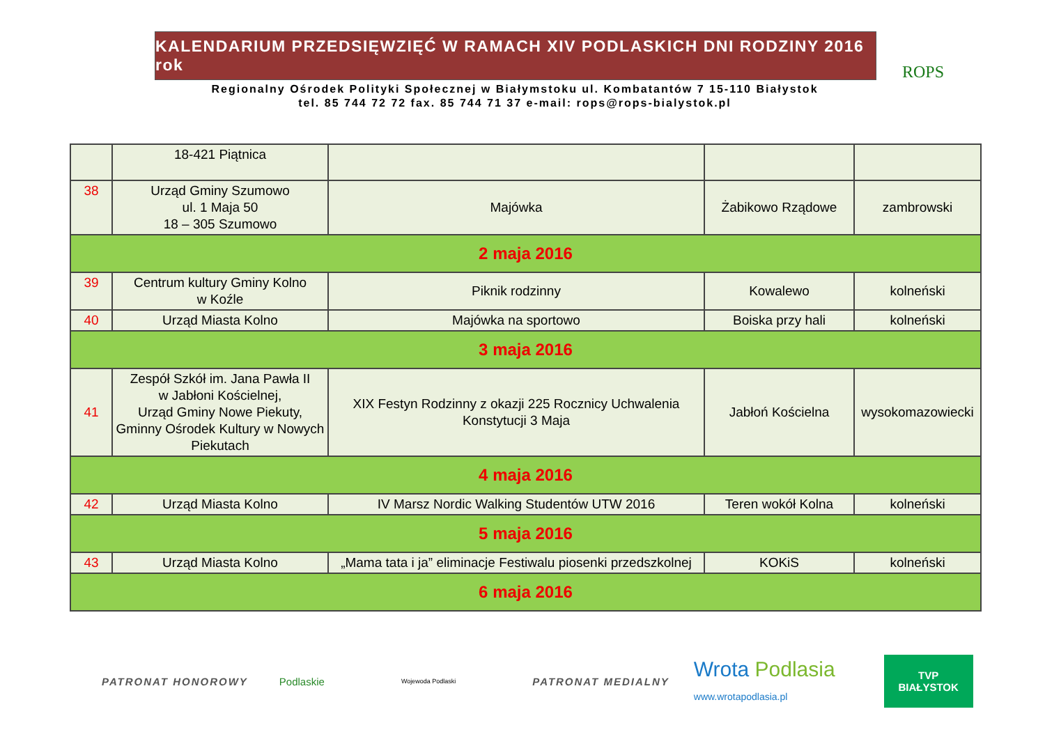KALENDARIUM PRZEDSIĘWZIĘĆ W RAMACH XIV PODLASKICH DNI RODZINY 2016 rok
Regionalny Ośrodek Polityki Społecznej w Białymstoku ul. Kombatantów 7 15-110 Białystok
tel. 85 744 72 72 fax. 85 744 71 37 e-mail: rops@rops-bialystok.pl
ROPS
| | 18-421 Piątnica | | | |
| 38 | Urząd Gminy Szumowo ul. 1 Maja 50 18 – 305 Szumowo | Majówka | Żabikowo Rządowe | zambrowski |
| 2 maja 2016 | | | | |
| 39 | Centrum kultury Gminy Kolno w Koźle | Piknik rodzinny | Kowalewo | kolneński |
| 40 | Urząd Miasta Kolno | Majówka na sportowo | Boiska przy hali | kolneński |
| 3 maja 2016 | | | | |
| 41 | Zespół Szkół im. Jana Pawła II w Jabłoni Kościelnej, Urząd Gminy Nowe Piekuty, Gminny Ośrodek Kultury w Nowych Piekutach | XIX Festyn Rodzinny z okazji 225 Rocznicy Uchwalenia Konstytucji 3 Maja | Jabłoń Kościelna | wysokomazowiecki |
| 4 maja 2016 | | | | |
| 42 | Urząd Miasta Kolno | IV Marsz Nordic Walking Studentów UTW 2016 | Teren wokół Kolna | kolneński |
| 5 maja 2016 | | | | |
| 43 | Urząd Miasta Kolno | „Mama tata i ja” eliminacje Festiwalu piosenki przedszkolnej | KOKiS | kolneński |
| 6 maja 2016 | | | | |
PATRONAT HONOROWY Podlaskie Wojewoda Podlaski PATRONAT MEDIALNY Wrota Podlasia
www.wrotapodlasia.pl TVP
BIAŁYSTOK